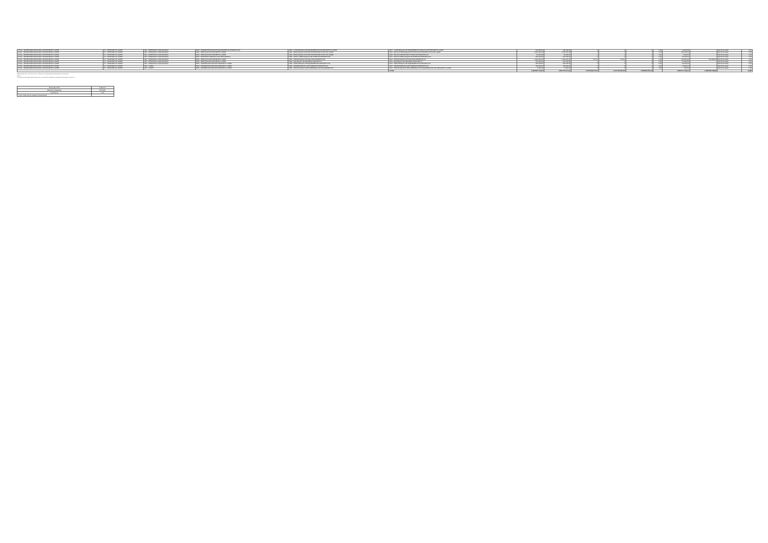| 27101 - SECRETARIA MUNICIPAL DE ESPORTE E LAZER | 27 - DESPORTO E LAZER | 812 - DESPORTO COMUNITÁRIO | 3005 - INFRAESTRUTURA DE EQUIPAMENTOS ESPORTIVOS | 1345 - CONSTRUÇÃO DE EQUIPAMENTOS DE ESPORTE E LAZER | 0001 - CONSTRUÇÃO DE EQUIPAMENTO PÚBLICO DE ESPORTE E LAZER | 100.000,00 | 100.000,00 | 0 | 0 | 0 | 0,00 | 10.000,00 | - | Não Executada | 0,00 |
| 27101 - SECRETARIA MUNICIPAL DE ESPORTE E LAZER | 27 - DESPORTO E LAZER | 812 - DESPORTO COMUNITÁRIO | 3005 - SERVIÇOS DE ESPORTE E LAZER | 1345 - REALIZAÇÃO DE EVENTOS ESPORTIVOS E DE LAZER | 0001 - APOIO E REALIZAÇÃO DE EVENTOS ESPORTIVOS E DE LAZER | 1.810.000,00 | 1.000.000,00 | 0 | 0 | 0 | 0,00 | 181.000,00 | - | Não Executada | 0,00 |
| 27101 - SECRETARIA MUNICIPAL DE ESPORTE E LAZER | 27 - DESPORTO E LAZER | 812 - DESPORTO COMUNITÁRIO | 3005 - SERVIÇOS DE ESPORTE E LAZER | 1345 - REALIZAÇÃO DE EVENTOS ESPORTIVOS E DE LAZER | 0002 - APOIO A PROJETOS E EVENTOS ESPORTIVOS | 50.000,00 | 50.000,00 | 0 | 0 | 0 | 0,00 | 5.000,00 | - | Não Executada | 0,00 |
| 27101 - SECRETARIA MUNICIPAL DE ESPORTE E LAZER | 27 - DESPORTO E LAZER | 812 - DESPORTO COMUNITÁRIO | 3005 - ESPORTE E PESSOA COM DEFICIÊNCIA | 1345 - APOIO A REALIZAÇÃO DE EVENTOS ESPORTIVOS | 0001 - APOIO A REALIZAÇÃO DE EVENTOS ESPORTIVOS | 500.000,00 | 500.000,00 | 0 | 0 | 0 | 0,00 | 50.000,00 | - | Não Executada | 0,00 |
| 27101 - SECRETARIA MUNICIPAL DE ESPORTE E LAZER | 27 - DESPORTO E LAZER | 812 - DESPORTO COMUNITÁRIO | 3005 - SERVIÇOS DE ESPORTE E LAZER | 1345 - IMPLANTAÇÃO DE NÚCLEOS ESPORTIVOS | 0001 - IMPLANTAÇÃO DE NÚCLEOS ESPORTIVOS | 1.000.000,00 | 1.000.000,00 | 477,00 | 477,00 | 0 | 0,00 | 100.000,00 | 100.000,00 | Não Executada | 0,00 |
| 27101 - SECRETARIA MUNICIPAL DE ESPORTE E LAZER | 27 - DESPORTO E LAZER | 812 - DESPORTO COMUNITÁRIO | 3005 - SERVIÇOS DE ESPORTE E LAZER | 1345 - AQUISIÇÃO DE MATERIAL ESPORTIVO | 0001 - AQUISIÇÃO DE MATERIAL ESPORTIVO | 470.000,00 | 470.000,00 | 0 | 0 | 0 | 0,00 | 47.000,00 | - | Não Executada | 0,00 |
| 27101 - SECRETARIA MUNICIPAL DE ESPORTE E LAZER | 27 - DESPORTO E LAZER | 812 - DESPORTO COMUNITÁRIO | 3005 - INFRAESTRUTURA DE ESPORTE E LAZER | 1345 - MANUTENÇÃO DE EQUIPAMENTOS ESPORTIVOS | 0001 - MANUTENÇÃO DE EQUIPAMENTOS ESPORTIVOS | 200.000,00 | 200.000,00 | 0 | 0 | 0 | 0,00 | 20.000,00 | - | Não Executada | 0,00 |
| 27101 - SECRETARIA MUNICIPAL DE ESPORTE E LAZER | 27 - DESPORTO E LAZER | 813 - LAZER | 3005 - INFRAESTRUTURA DE ESPORTE E LAZER | 1345 - MODERNIZAÇÃO DOS ESPAÇOS ESPORTIVOS | 0001 - MODERNIZAÇÃO DOS ESPAÇOS ESPORTIVOS | 700.000,00 | 700.000,00 | 0 | 0 | 0 | 0,00 | 70.000,00 | - | Não Executada | 0,00 |
| 27101 - SECRETARIA MUNICIPAL DE ESPORTE E LAZER | 27 - DESPORTO E LAZER | 813 - LAZER | 3005 - INFRAESTRUTURA DE ESPORTE E LAZER | 1345 - IMPLANTAÇÃO E RECUPERAÇÃO DE EQUIPAMENTOS | 0001 - IMPLANTAÇÃO E RECUPERAÇÃO DE EQUIPAMENTOS DE ESPORTE E LAZER | 3.000,00 | 3.000,00 | 0 | 0 | 0 | 0,00 | 300,00 | - | Não Executada | 0,00 |
| | | | | | TOTAL | 4.490.857.274,00 | 4.497.572.371,00 | 2.152.058.147,00 | 1.474.735.264,00 | 7.990.850.374,00 | | 4.460.571.756,41 | 1.788.048.748,08 | | 44,85 |
Observações: Em consonância com o Decreto de Programação Orçamentária e Financeira.
Notas:
- Os valores de programação referem-se ao orçamento atualizado e execução acumulada no período.
| Execução Total | 4.460.571 |
| (Receita e Despesa) | Previsão |
| Coeficiente | 0,45 |
| Fonte: Sistemas de Gestão Orçamentária | |